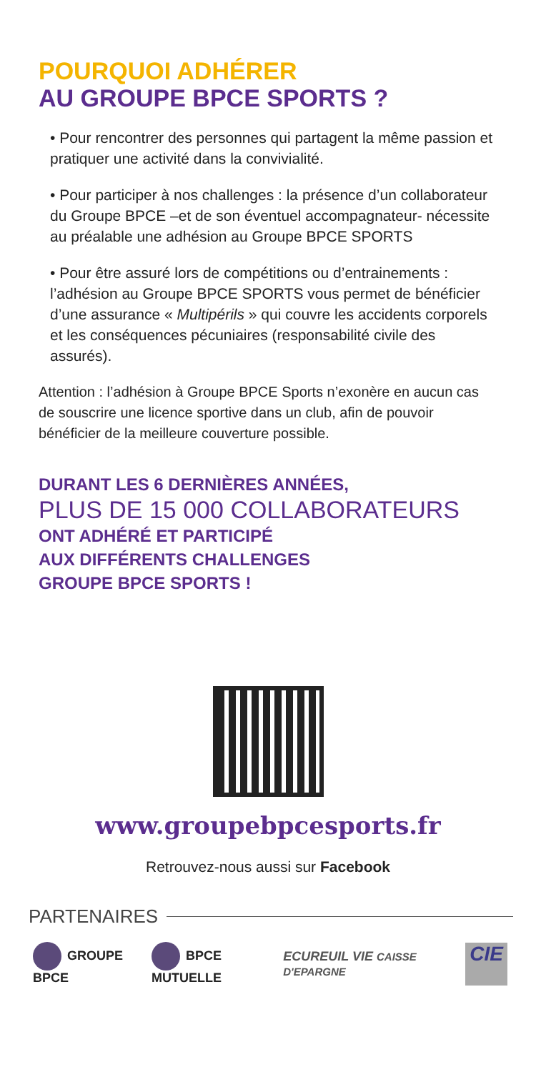POURQUOI ADHÉRER
AU GROUPE BPCE SPORTS ?
• Pour rencontrer des personnes qui partagent la même passion et pratiquer une activité dans la convivialité.
• Pour participer à nos challenges : la présence d’un collaborateur du Groupe BPCE –et de son éventuel accompagnateur- nécessite au préalable une adhésion au Groupe BPCE SPORTS
• Pour être assuré lors de compétitions ou d’entrainements : l’adhésion au Groupe BPCE SPORTS vous permet de bénéficier d’une assurance « Multipérils » qui couvre les accidents corporels et les conséquences pécuniaires (responsabilité civile des assurés).
Attention : l’adhésion à Groupe BPCE Sports n’exonère en aucun cas de souscrire une licence sportive dans un club, afin de pouvoir bénéficier de la meilleure couverture possible.
DURANT LES 6 DERNIÈRES ANNÉES,
PLUS DE 15 000 COLLABORATEURS
ONT ADHÉRÉ ET PARTICIPÉ
AUX DIFFÉRENTS CHALLENGES
GROUPE BPCE SPORTS !
www.groupebpcesports.fr
Retrouvez-nous aussi sur Facebook
PARTENAIRES
GROUPE BPCE BPCE MUTUELLE ECUREUIL VIE CAISSE D'EPARGNE
CIE